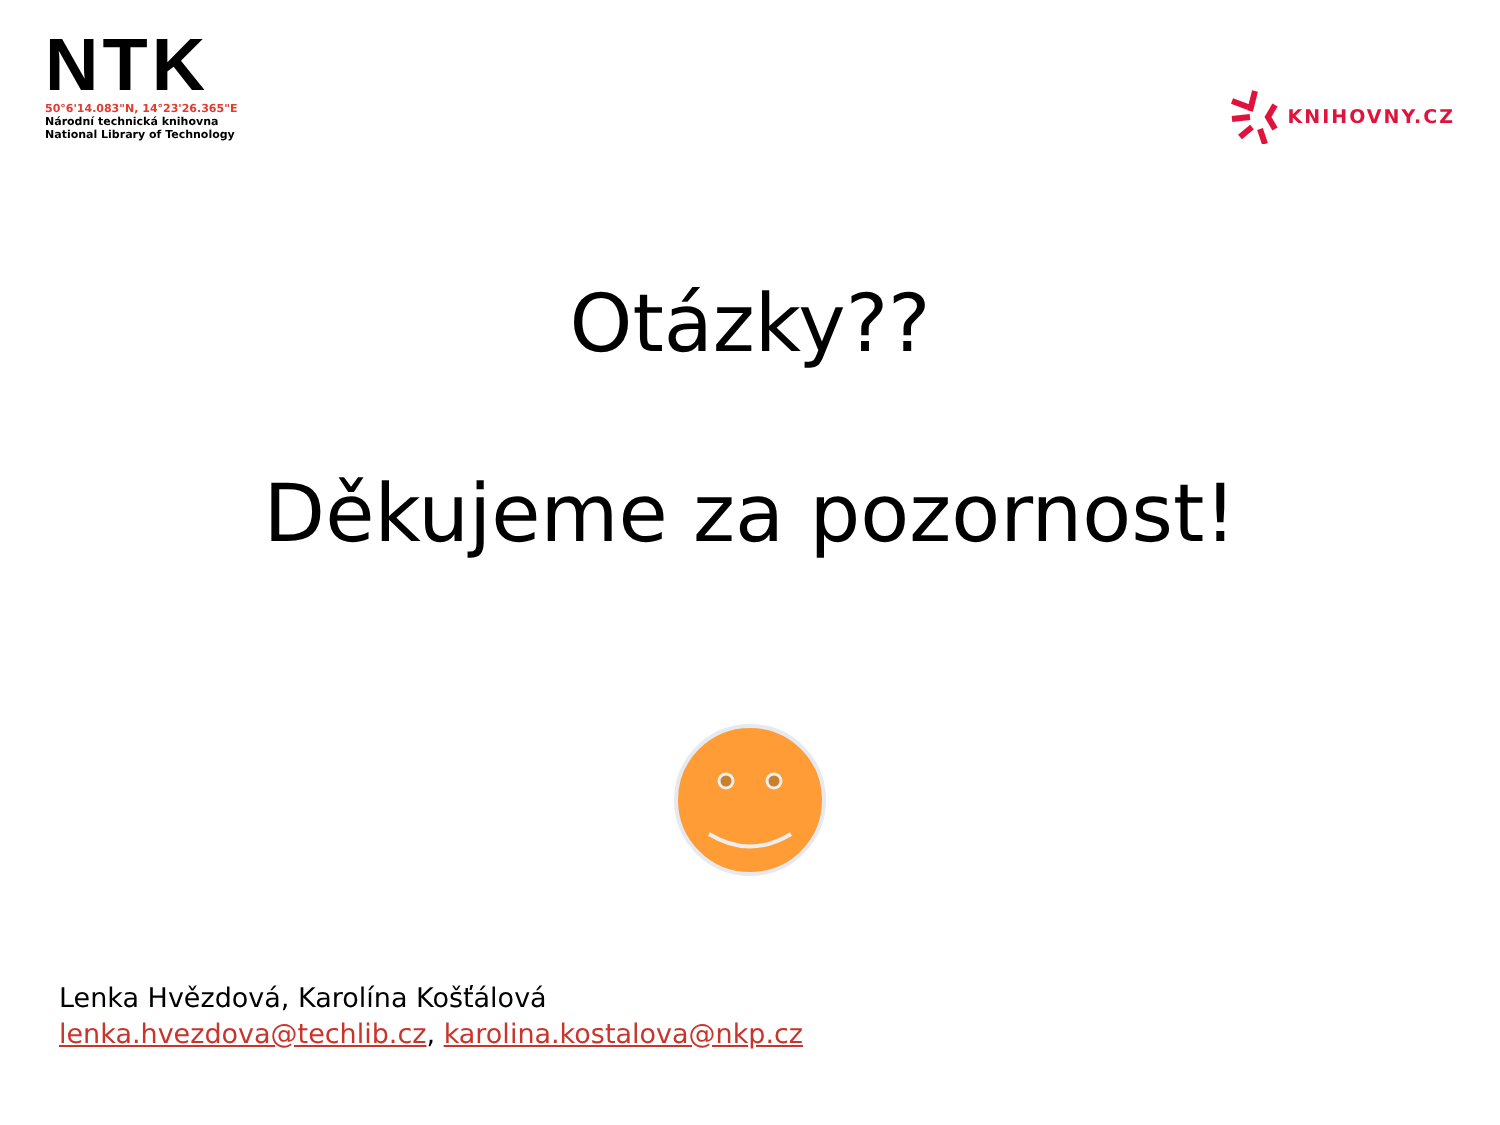NTK
50°6'14.083"N, 14°23'26.365"E
Národní technická knihovna
National Library of Technology
KNIHOVNY.CZ
Otázky??
Děkujeme za pozornost!
Lenka Hvězdová, Karolína Košťálová
lenka.hvezdova@techlib.cz, karolina.kostalova@nkp.cz